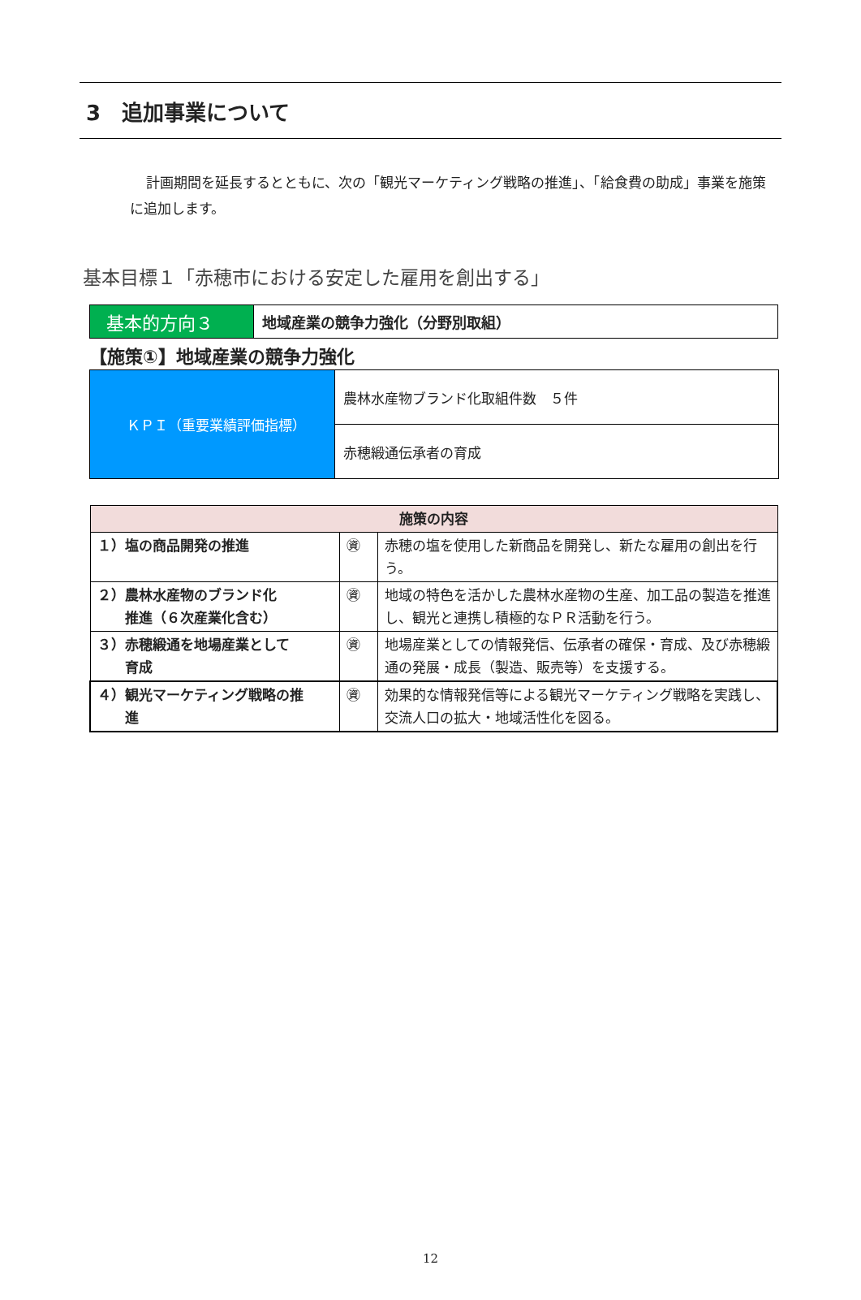3　追加事業について
計画期間を延長するとともに、次の「観光マーケティング戦略の推進」、「給食費の助成」事業を施策に追加します。
基本目標１「赤穂市における安定した雇用を創出する」
| 基本的方向３ | 地域産業の競争力強化（分野別取組） |
【施策①】地域産業の競争力強化
| ＫＰＩ（重要業績評価指標） | 農林水産物ブランド化取組件数 ５件 |
| | 赤穂緞通伝承者の育成 |
| 施策の内容 | | |
| --- | --- | --- |
| １）塩の商品開発の推進 | ㊮ | 赤穂の塩を使用した新商品を開発し、新たな雇用の創出を行う。 |
| ２）農林水産物のブランド化 推進（６次産業化含む） | ㊮ | 地域の特色を活かした農林水産物の生産、加工品の製造を推進し、観光と連携し積極的なＰＲ活動を行う。 |
| ３）赤穂緞通を地場産業として 育成 | ㊮ | 地場産業としての情報発信、伝承者の確保・育成、及び赤穂緞通の発展・成長（製造、販売等）を支援する。 |
| ４）観光マーケティング戦略の推 進 | ㊮ | 効果的な情報発信等による観光マーケティング戦略を実践し、交流人口の拡大・地域活性化を図る。 |
12